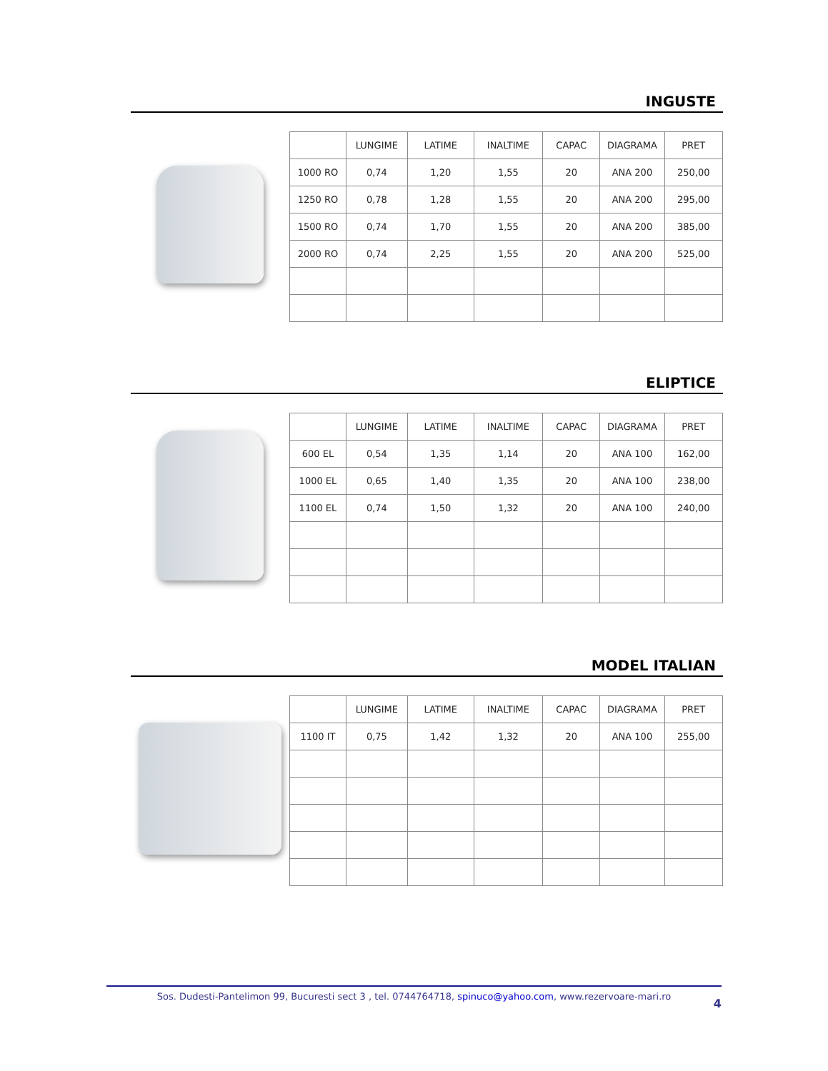INGUSTE
| | LUNGIME | LATIME | INALTIME | CAPAC | DIAGRAMA | PRET |
| 1000 RO | 0,74 | 1,20 | 1,55 | 20 | ANA 200 | 250,00 |
| 1250 RO | 0,78 | 1,28 | 1,55 | 20 | ANA 200 | 295,00 |
| 1500 RO | 0,74 | 1,70 | 1,55 | 20 | ANA 200 | 385,00 |
| 2000 RO | 0,74 | 2,25 | 1,55 | 20 | ANA 200 | 525,00 |
ELIPTICE
| | LUNGIME | LATIME | INALTIME | CAPAC | DIAGRAMA | PRET |
| 600 EL | 0,54 | 1,35 | 1,14 | 20 | ANA 100 | 162,00 |
| 1000 EL | 0,65 | 1,40 | 1,35 | 20 | ANA 100 | 238,00 |
| 1100 EL | 0,74 | 1,50 | 1,32 | 20 | ANA 100 | 240,00 |
MODEL ITALIAN
| | LUNGIME | LATIME | INALTIME | CAPAC | DIAGRAMA | PRET |
| 1100 IT | 0,75 | 1,42 | 1,32 | 20 | ANA 100 | 255,00 |
Sos. Dudesti-Pantelimon 99, Bucuresti sect 3 , tel. 0744764718, spinuco@yahoo.com, www.rezervoare-mari.ro
4